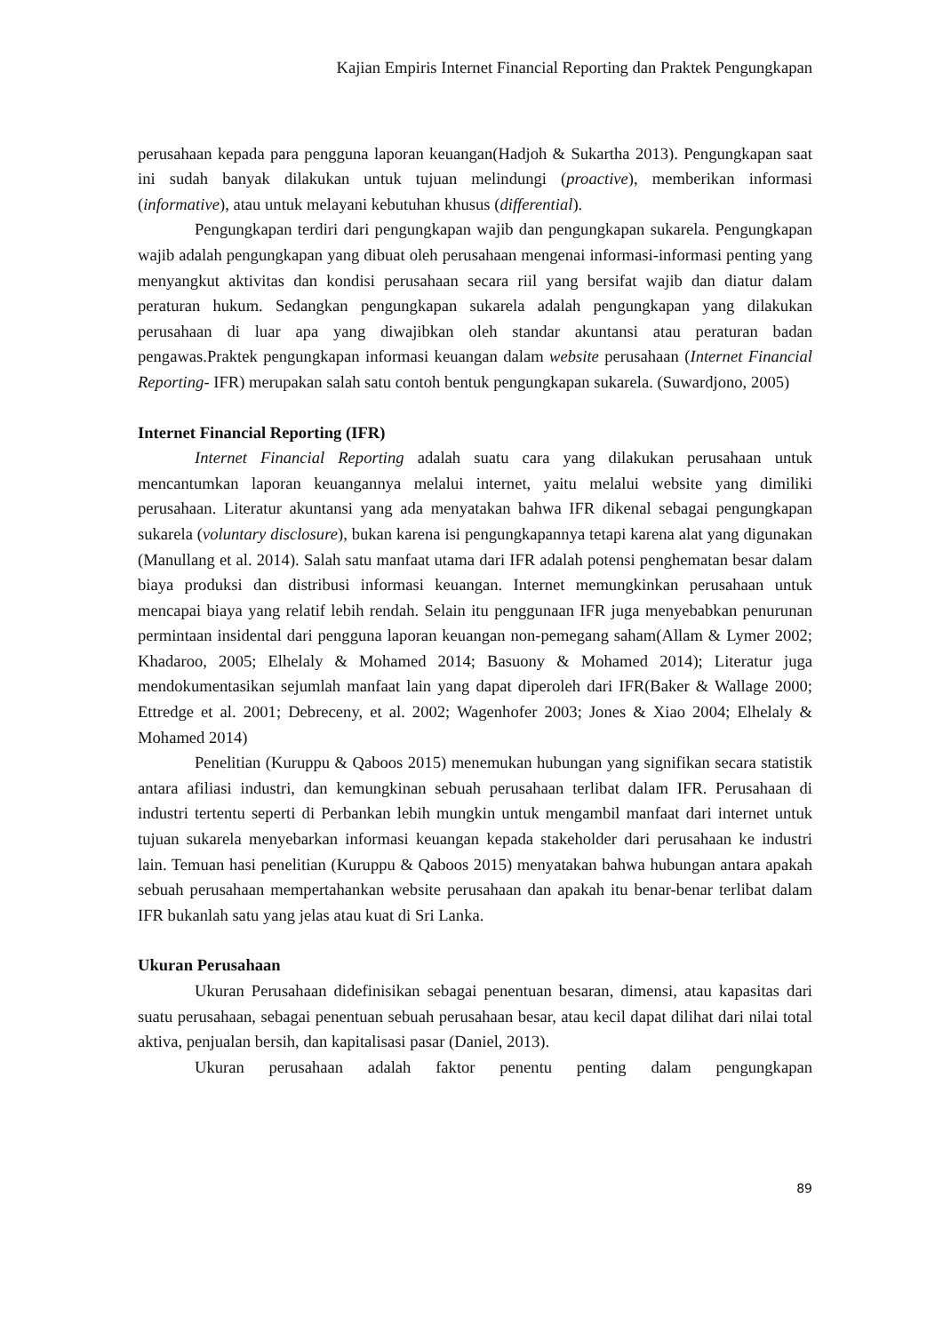Kajian Empiris Internet Financial Reporting dan Praktek Pengungkapan
perusahaan kepada para pengguna laporan keuangan(Hadjoh & Sukartha 2013). Pengungkapan saat ini sudah banyak dilakukan untuk tujuan melindungi (proactive), memberikan informasi (informative), atau untuk melayani kebutuhan khusus (differential).
Pengungkapan terdiri dari pengungkapan wajib dan pengungkapan sukarela. Pengungkapan wajib adalah pengungkapan yang dibuat oleh perusahaan mengenai informasi-informasi penting yang menyangkut aktivitas dan kondisi perusahaan secara riil yang bersifat wajib dan diatur dalam peraturan hukum. Sedangkan pengungkapan sukarela adalah pengungkapan yang dilakukan perusahaan di luar apa yang diwajibkan oleh standar akuntansi atau peraturan badan pengawas.Praktek pengungkapan informasi keuangan dalam website perusahaan (Internet Financial Reporting- IFR) merupakan salah satu contoh bentuk pengungkapan sukarela. (Suwardjono, 2005)
Internet Financial Reporting (IFR)
Internet Financial Reporting adalah suatu cara yang dilakukan perusahaan untuk mencantumkan laporan keuangannya melalui internet, yaitu melalui website yang dimiliki perusahaan. Literatur akuntansi yang ada menyatakan bahwa IFR dikenal sebagai pengungkapan sukarela (voluntary disclosure), bukan karena isi pengungkapannya tetapi karena alat yang digunakan (Manullang et al. 2014). Salah satu manfaat utama dari IFR adalah potensi penghematan besar dalam biaya produksi dan distribusi informasi keuangan. Internet memungkinkan perusahaan untuk mencapai biaya yang relatif lebih rendah. Selain itu penggunaan IFR juga menyebabkan penurunan permintaan insidental dari pengguna laporan keuangan non-pemegang saham(Allam & Lymer 2002; Khadaroo, 2005; Elhelaly & Mohamed 2014; Basuony & Mohamed 2014); Literatur juga mendokumentasikan sejumlah manfaat lain yang dapat diperoleh dari IFR(Baker & Wallage 2000; Ettredge et al. 2001; Debreceny, et al. 2002; Wagenhofer 2003; Jones & Xiao 2004; Elhelaly & Mohamed 2014)
Penelitian (Kuruppu & Qaboos 2015) menemukan hubungan yang signifikan secara statistik antara afiliasi industri, dan kemungkinan sebuah perusahaan terlibat dalam IFR. Perusahaan di industri tertentu seperti di Perbankan lebih mungkin untuk mengambil manfaat dari internet untuk tujuan sukarela menyebarkan informasi keuangan kepada stakeholder dari perusahaan ke industri lain. Temuan hasi penelitian (Kuruppu & Qaboos 2015) menyatakan bahwa hubungan antara apakah sebuah perusahaan mempertahankan website perusahaan dan apakah itu benar-benar terlibat dalam IFR bukanlah satu yang jelas atau kuat di Sri Lanka.
Ukuran Perusahaan
Ukuran Perusahaan didefinisikan sebagai penentuan besaran, dimensi, atau kapasitas dari suatu perusahaan, sebagai penentuan sebuah perusahaan besar, atau kecil dapat dilihat dari nilai total aktiva, penjualan bersih, dan kapitalisasi pasar (Daniel, 2013).
Ukuran perusahaan adalah faktor penentu penting dalam pengungkapan
89